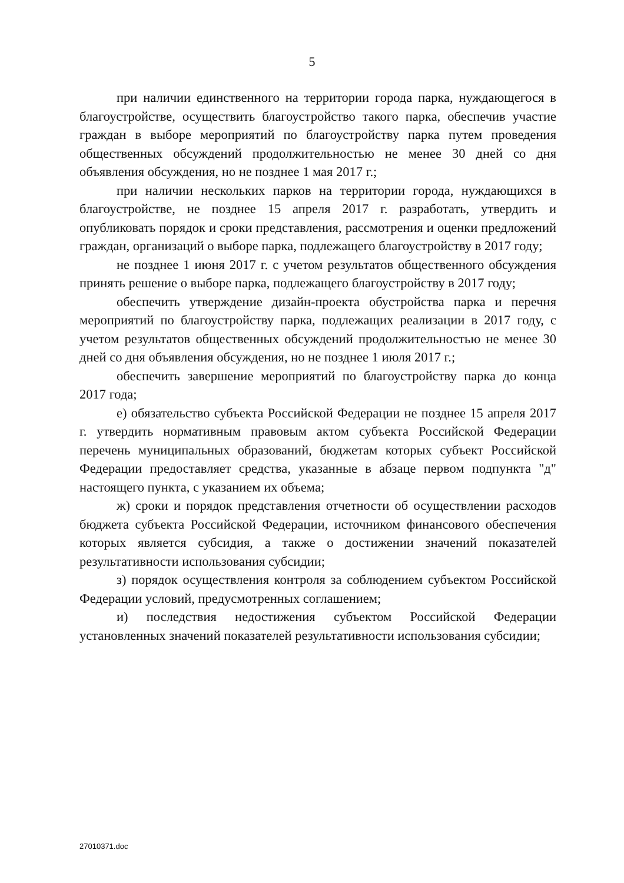5
при наличии единственного на территории города парка, нуждающегося в благоустройстве, осуществить благоустройство такого парка, обеспечив участие граждан в выборе мероприятий по благоустройству парка путем проведения общественных обсуждений продолжительностью не менее 30 дней со дня объявления обсуждения, но не позднее 1 мая 2017 г.;
при наличии нескольких парков на территории города, нуждающихся в благоустройстве, не позднее 15 апреля 2017 г. разработать, утвердить и опубликовать порядок и сроки представления, рассмотрения и оценки предложений граждан, организаций о выборе парка, подлежащего благоустройству в 2017 году;
не позднее 1 июня 2017 г. с учетом результатов общественного обсуждения принять решение о выборе парка, подлежащего благоустройству в 2017 году;
обеспечить утверждение дизайн-проекта обустройства парка и перечня мероприятий по благоустройству парка, подлежащих реализации в 2017 году, с учетом результатов общественных обсуждений продолжительностью не менее 30 дней со дня объявления обсуждения, но не позднее 1 июля 2017 г.;
обеспечить завершение мероприятий по благоустройству парка до конца 2017 года;
е) обязательство субъекта Российской Федерации не позднее 15 апреля 2017 г. утвердить нормативным правовым актом субъекта Российской Федерации перечень муниципальных образований, бюджетам которых субъект Российской Федерации предоставляет средства, указанные в абзаце первом подпункта "д" настоящего пункта, с указанием их объема;
ж) сроки и порядок представления отчетности об осуществлении расходов бюджета субъекта Российской Федерации, источником финансового обеспечения которых является субсидия, а также о достижении значений показателей результативности использования субсидии;
з) порядок осуществления контроля за соблюдением субъектом Российской Федерации условий, предусмотренных соглашением;
и) последствия недостижения субъектом Российской Федерации установленных значений показателей результативности использования субсидии;
27010371.doc